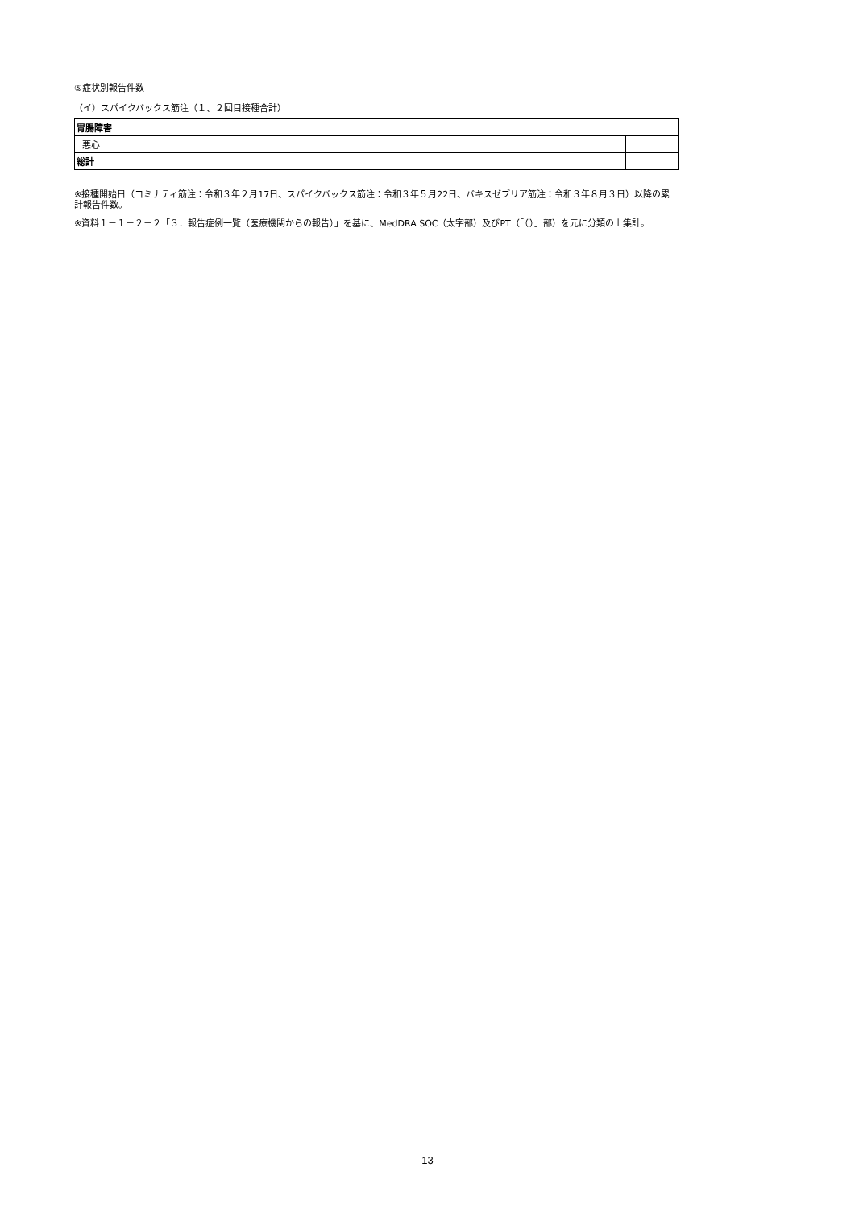⑤症状別報告件数
（イ）スパイクバックス筋注（１、２回目接種合計）
| 胃腸障害 | |
| 悪心 | |
| 総計 | |
※接種開始日（コミナティ筋注：令和３年２月17日、スパイクバックス筋注：令和３年５月22日、バキスゼブリア筋注：令和３年８月３日）以降の累計報告件数。
※資料１－１－２－２「３．報告症例一覧（医療機関からの報告）」を基に、MedDRA SOC（太字部）及びPT（「（）」部）を元に分類の上集計。
13